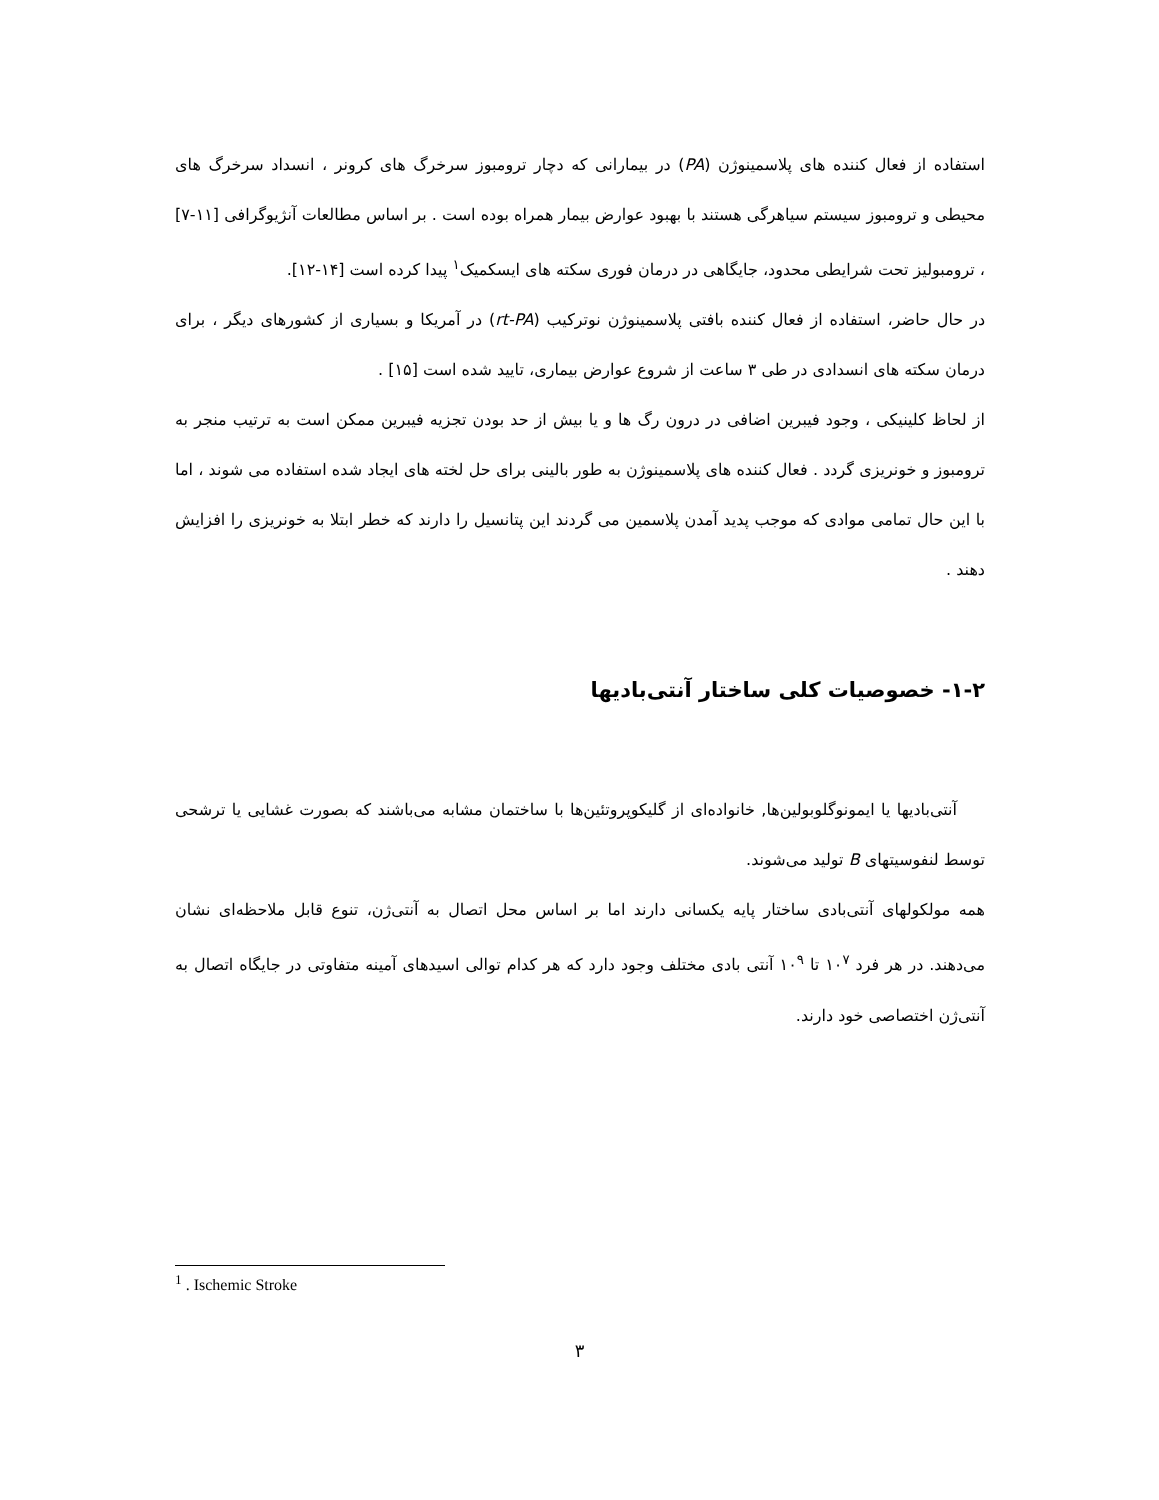استفاده از فعال کننده های پلاسمینوژن (PA) در بیمارانی که دچار ترومبوز سرخرگ های کرونر ، انسداد سرخرگ های محیطی و ترومبوز سیستم سیاهرگی هستند با بهبود عوارض بیمار همراه بوده است . بر اساس مطالعات آنژیوگرافی [۱۱-۷] ، ترومبولیز تحت شرایطی محدود، جایگاهی در درمان فوری سکته های ایسکمیک<sup>۱</sup> پیدا کرده است [۱۴-۱۲].
در حال حاضر، استفاده از فعال کننده بافتی پلاسمینوژن نوترکیب (rt-PA) در آمریکا و بسیاری از کشورهای دیگر ، برای درمان سکته های انسدادی در طی ۳ ساعت از شروع عوارض بیماری، تایید شده است [۱۵] .
از لحاظ کلینیکی ، وجود فیبرین اضافی در درون رگ ها و یا بیش از حد بودن تجزیه فیبرین ممکن است به ترتیب منجر به ترومبوز و خونریزی گردد . فعال کننده های پلاسمینوژن به طور بالینی برای حل لخته های ایجاد شده استفاده می شوند ، اما با این حال تمامی موادی که موجب پدید آمدن پلاسمین می گردند این پتانسیل را دارند که خطر ابتلا به خونریزی را افزایش دهند .
۱-۲- خصوصیات کلی ساختار آنتی‌بادیها
آنتی‌بادیها یا ایمونوگلوبولین‌ها, خانواده‌ای از گلیکوپروتئین‌ها با ساختمان مشابه می‌باشند که بصورت غشایی یا ترشحی توسط لنفوسیتهای B تولید می‌شوند.
همه مولکولهای آنتی‌بادی ساختار پایه یکسانی دارند اما بر اساس محل اتصال به آنتی‌ژن، تنوع قابل ملاحظه‌ای نشان می‌دهند. در هر فرد ۱۰<sup>۷</sup> تا ۱۰<sup>۹</sup> آنتی بادی مختلف وجود دارد که هر کدام توالی اسیدهای آمینه متفاوتی در جایگاه اتصال به آنتی‌ژن اختصاصی خود دارند.
<sup>1</sup> . Ischemic Stroke
۳